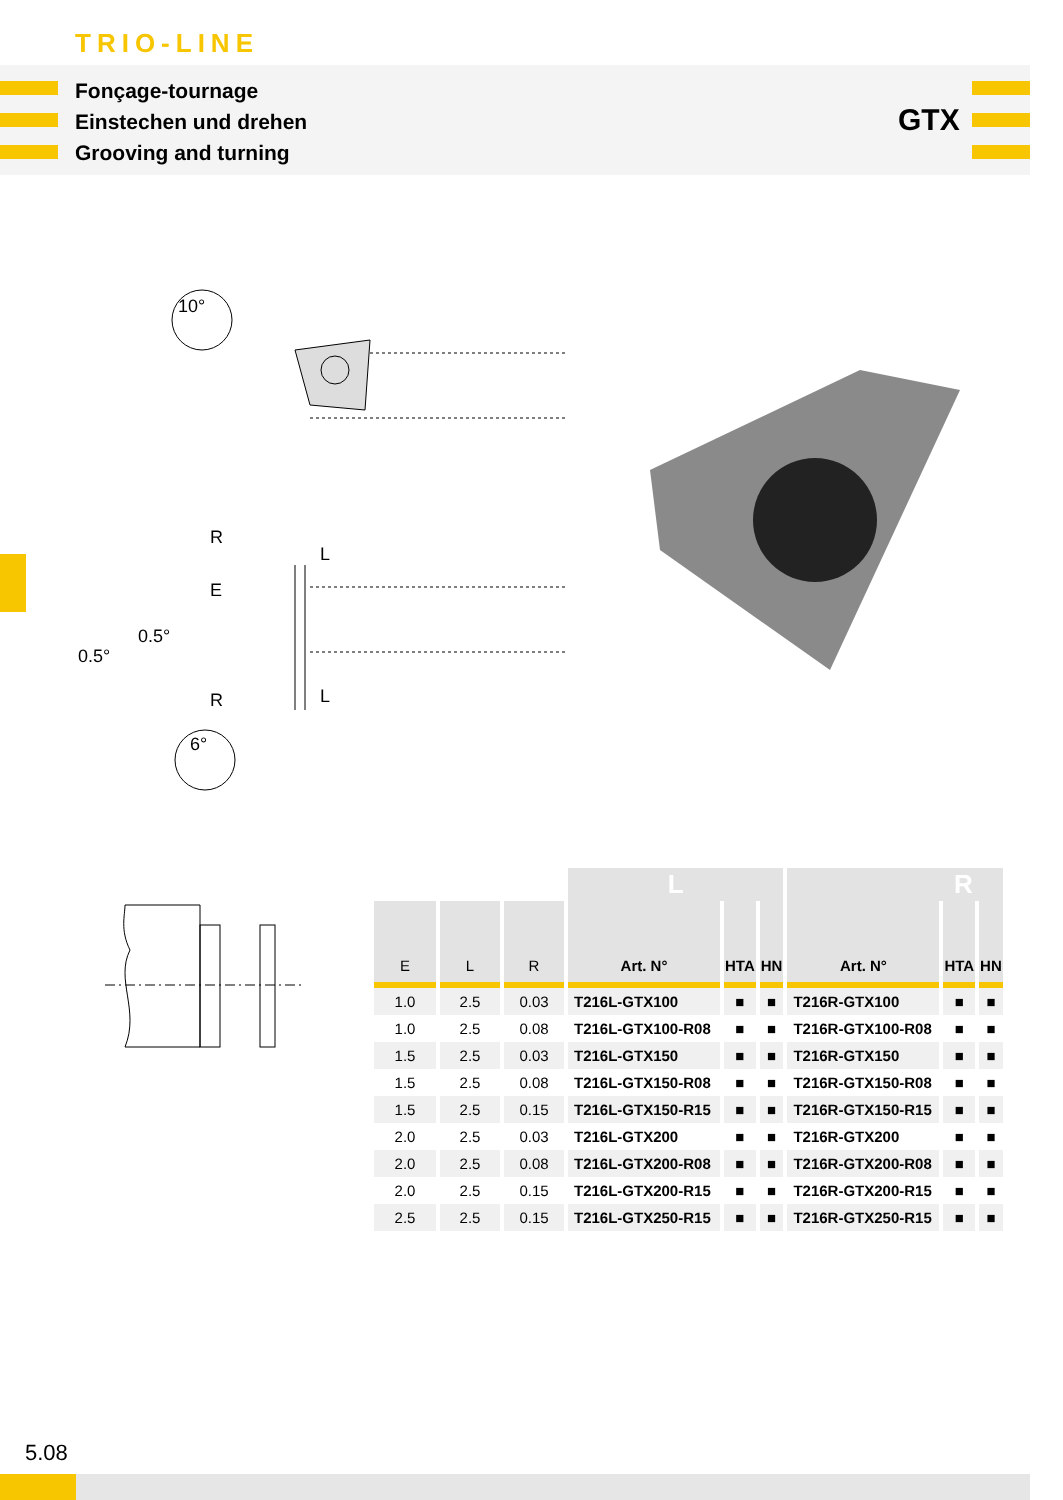TRIO-LINE
Fonçage-tournage
Einstechen und drehen
Grooving and turning
GTX
10°
R
E
0.5°
0.5°
R
L
L
6°
| | | | L | | | R | | |
| --- | --- | --- | --- | --- | --- | --- | --- | --- |
| E | L | R | Art. N° | HTA | HN | Art. N° | HTA | HN |
| 1.0 | 2.5 | 0.03 | T216L-GTX100 | ■ | ■ | T216R-GTX100 | ■ | ■ |
| 1.0 | 2.5 | 0.08 | T216L-GTX100-R08 | ■ | ■ | T216R-GTX100-R08 | ■ | ■ |
| 1.5 | 2.5 | 0.03 | T216L-GTX150 | ■ | ■ | T216R-GTX150 | ■ | ■ |
| 1.5 | 2.5 | 0.08 | T216L-GTX150-R08 | ■ | ■ | T216R-GTX150-R08 | ■ | ■ |
| 1.5 | 2.5 | 0.15 | T216L-GTX150-R15 | ■ | ■ | T216R-GTX150-R15 | ■ | ■ |
| 2.0 | 2.5 | 0.03 | T216L-GTX200 | ■ | ■ | T216R-GTX200 | ■ | ■ |
| 2.0 | 2.5 | 0.08 | T216L-GTX200-R08 | ■ | ■ | T216R-GTX200-R08 | ■ | ■ |
| 2.0 | 2.5 | 0.15 | T216L-GTX200-R15 | ■ | ■ | T216R-GTX200-R15 | ■ | ■ |
| 2.5 | 2.5 | 0.15 | T216L-GTX250-R15 | ■ | ■ | T216R-GTX250-R15 | ■ | ■ |
5.08